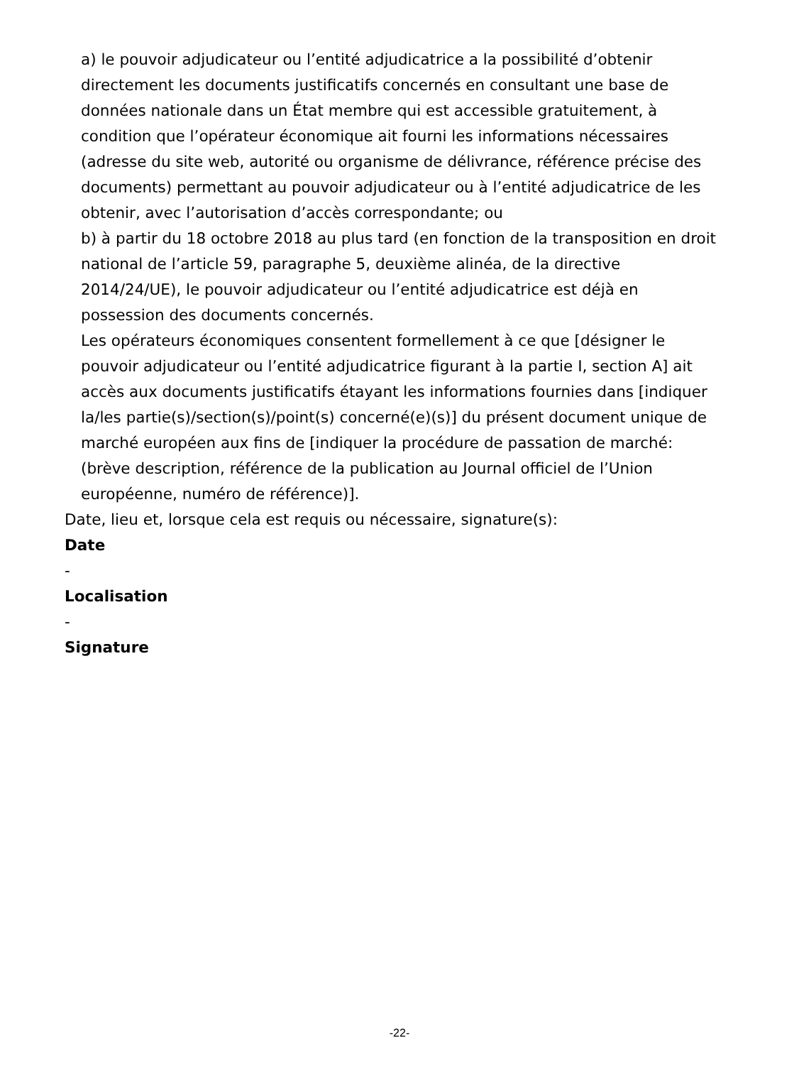a) le pouvoir adjudicateur ou l’entité adjudicatrice a la possibilité d’obtenir directement les documents justificatifs concernés en consultant une base de données nationale dans un État membre qui est accessible gratuitement, à condition que l’opérateur économique ait fourni les informations nécessaires (adresse du site web, autorité ou organisme de délivrance, référence précise des documents) permettant au pouvoir adjudicateur ou à l’entité adjudicatrice de les obtenir, avec l’autorisation d’accès correspondante; ou
b) à partir du 18 octobre 2018 au plus tard (en fonction de la transposition en droit national de l’article 59, paragraphe 5, deuxième alinéa, de la directive 2014/24/UE), le pouvoir adjudicateur ou l’entité adjudicatrice est déjà en possession des documents concernés.
Les opérateurs économiques consentent formellement à ce que [désigner le pouvoir adjudicateur ou l’entité adjudicatrice figurant à la partie I, section A] ait accès aux documents justificatifs étayant les informations fournies dans [indiquer la/les partie(s)/section(s)/point(s) concerné(e)(s)] du présent document unique de marché européen aux fins de [indiquer la procédure de passation de marché: (brève description, référence de la publication au Journal officiel de l’Union européenne, numéro de référence)].
Date, lieu et, lorsque cela est requis ou nécessaire, signature(s):
Date
-
Localisation
-
Signature
-22-